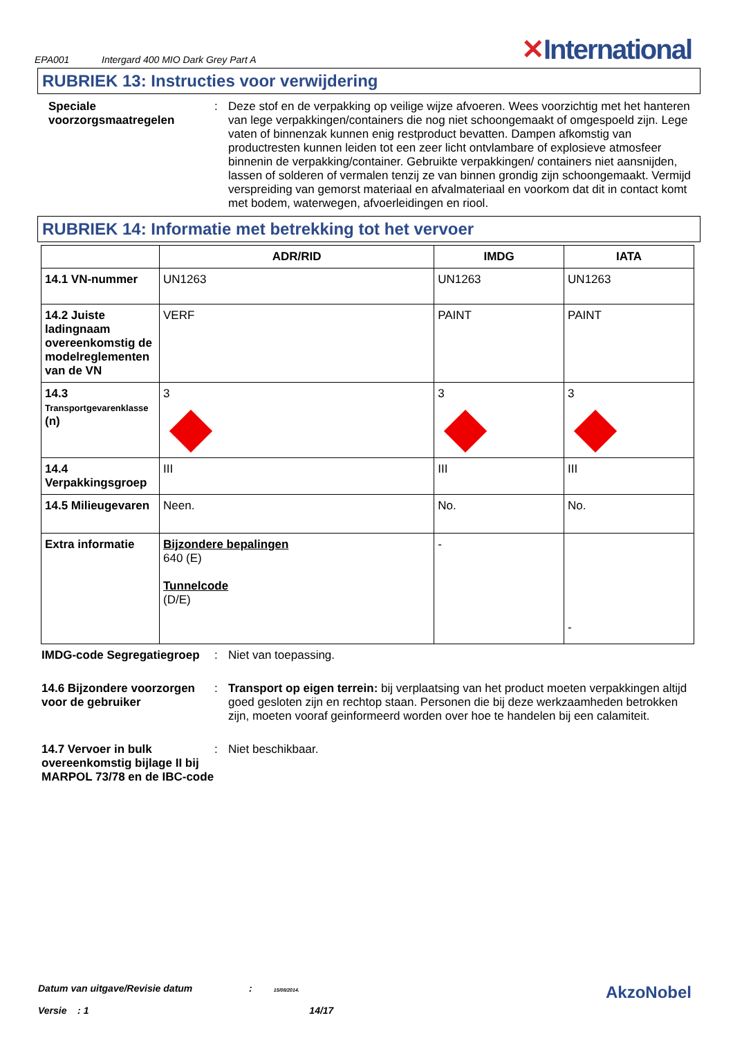EPA001 Intergard 400 MIO Dark Grey Part A
✕International
RUBRIEK 13: Instructies voor verwijdering
Speciale voorzorgsmaatregelen
: Deze stof en de verpakking op veilige wijze afvoeren. Wees voorzichtig met het hanteren van lege verpakkingen/containers die nog niet schoongemaakt of omgespoeld zijn. Lege vaten of binnenzak kunnen enig restproduct bevatten. Dampen afkomstig van productresten kunnen leiden tot een zeer licht ontvlambare of explosieve atmosfeer binnenin de verpakking/container. Gebruikte verpakkingen/ containers niet aansnijden, lassen of solderen of vermalen tenzij ze van binnen grondig zijn schoongemaakt. Vermijd verspreiding van gemorst materiaal en afvalmateriaal en voorkom dat dit in contact komt met bodem, waterwegen, afvoerleidingen en riool.
RUBRIEK 14: Informatie met betrekking tot het vervoer
| | ADR/RID | IMDG | IATA |
| --- | --- | --- | --- |
| 14.1 VN-nummer | UN1263 | UN1263 | UN1263 |
| 14.2 Juiste ladingnaam overeenkomstig de modelreglementen van de VN | VERF | PAINT | PAINT |
| 14.3 Transportgevarenklasse (n) | 3 | 3 | 3 |
| 14.4 Verpakkingsgroep | III | III | III |
| 14.5 Milieugevaren | Neen. | No. | No. |
| Extra informatie | Bijzondere bepalingen 640 (E) Tunnelcode (D/E) | - | - |
IMDG-code Segregatiegroep
: Niet van toepassing.
14.6 Bijzondere voorzorgen voor de gebruiker
: Transport op eigen terrein: bij verplaatsing van het product moeten verpakkingen altijd goed gesloten zijn en rechtop staan. Personen die bij deze werkzaamheden betrokken zijn, moeten vooraf geinformeerd worden over hoe te handelen bij een calamiteit.
14.7 Vervoer in bulk overeenkomstig bijlage II bij MARPOL 73/78 en de IBC-code
: Niet beschikbaar.
Datum van uitgave/Revisie datum : 15/08/2014.
Versie : 1 14/17
AkzoNobel